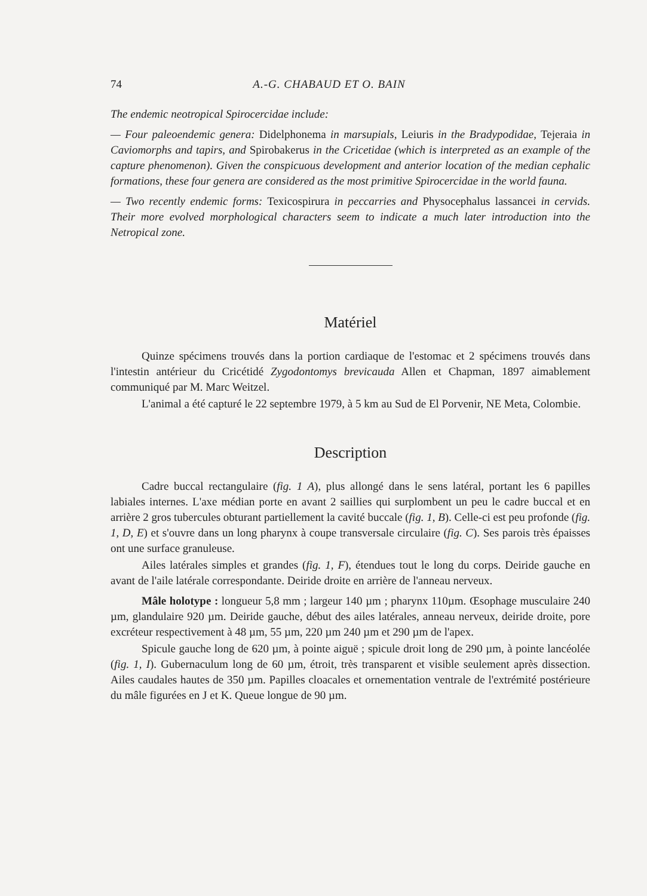74 A.-G. CHABAUD ET O. BAIN
The endemic neotropical Spirocercidae include:
— Four paleoendemic genera: Didelphonema in marsupials, Leiuris in the Bradypodidae, Tejeraia in Caviomorphs and tapirs, and Spirobakerus in the Cricetidae (which is interpreted as an example of the capture phenomenon). Given the conspicuous development and anterior location of the median cephalic formations, these four genera are considered as the most primitive Spirocercidae in the world fauna.
— Two recently endemic forms: Texicospirura in peccarries and Physocephalus lassancei in cervids. Their more evolved morphological characters seem to indicate a much later introduction into the Netropical zone.
Matériel
Quinze spécimens trouvés dans la portion cardiaque de l'estomac et 2 spécimens trouvés dans l'intestin antérieur du Cricétidé Zygodontomys brevicauda Allen et Chapman, 1897 aimablement communiqué par M. Marc Weitzel.
L'animal a été capturé le 22 septembre 1979, à 5 km au Sud de El Porvenir, NE Meta, Colombie.
Description
Cadre buccal rectangulaire (fig. 1 A), plus allongé dans le sens latéral, portant les 6 papilles labiales internes. L'axe médian porte en avant 2 saillies qui surplombent un peu le cadre buccal et en arrière 2 gros tubercules obturant partiellement la cavité buccale (fig. 1, B). Celle-ci est peu profonde (fig. 1, D, E) et s'ouvre dans un long pharynx à coupe transversale circulaire (fig. C). Ses parois très épaisses ont une surface granuleuse.
Ailes latérales simples et grandes (fig. 1, F), étendues tout le long du corps. Deiride gauche en avant de l'aile latérale correspondante. Deiride droite en arrière de l'anneau nerveux.
Mâle holotype : longueur 5,8 mm ; largeur 140 µm ; pharynx 110µm. Œsophage musculaire 240 µm, glandulaire 920 µm. Deiride gauche, début des ailes latérales, anneau nerveux, deiride droite, pore excréteur respectivement à 48 µm, 55 µm, 220 µm 240 µm et 290 µm de l'apex.
Spicule gauche long de 620 µm, à pointe aiguë ; spicule droit long de 290 µm, à pointe lancéolée (fig. 1, I). Gubernaculum long de 60 µm, étroit, très transparent et visible seulement après dissection. Ailes caudales hautes de 350 µm. Papilles cloacales et ornementation ventrale de l'extrémité postérieure du mâle figurées en J et K. Queue longue de 90 µm.